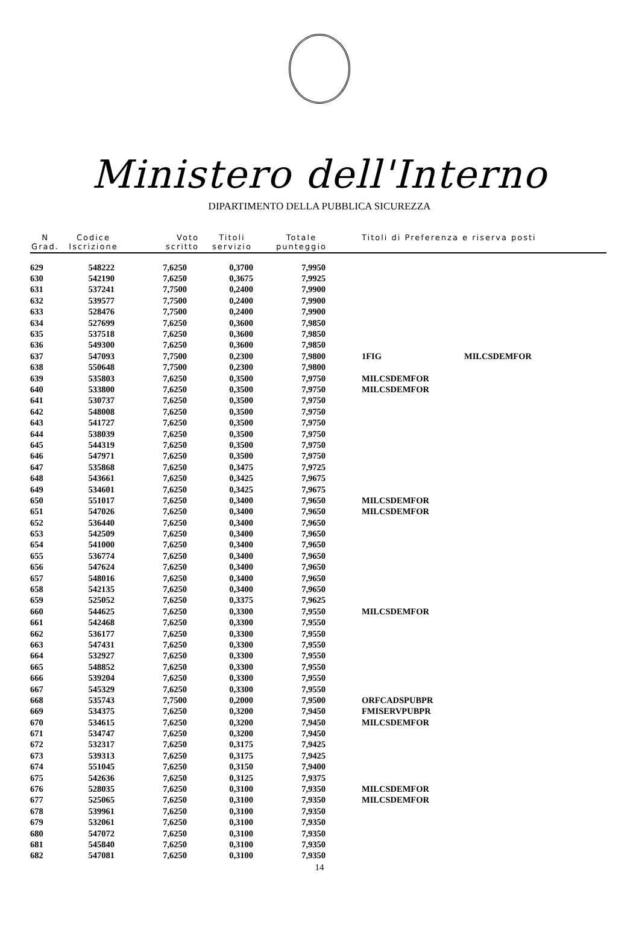Ministero dell'Interno
DIPARTIMENTO DELLA PUBBLICA SICUREZZA
| N Grad. | Codice Iscrizione | Voto scritto | Titoli servizio | Totale punteggio | Titoli di Preferenza e riserva posti | |
| --- | --- | --- | --- | --- | --- | --- |
| 629 | 548222 | 7,6250 | 0,3700 | 7,9950 | | |
| 630 | 542190 | 7,6250 | 0,3675 | 7,9925 | | |
| 631 | 537241 | 7,7500 | 0,2400 | 7,9900 | | |
| 632 | 539577 | 7,7500 | 0,2400 | 7,9900 | | |
| 633 | 528476 | 7,7500 | 0,2400 | 7,9900 | | |
| 634 | 527699 | 7,6250 | 0,3600 | 7,9850 | | |
| 635 | 537518 | 7,6250 | 0,3600 | 7,9850 | | |
| 636 | 549300 | 7,6250 | 0,3600 | 7,9850 | | |
| 637 | 547093 | 7,7500 | 0,2300 | 7,9800 | 1FIG | MILCSDEMFOR |
| 638 | 550648 | 7,7500 | 0,2300 | 7,9800 | | |
| 639 | 535803 | 7,6250 | 0,3500 | 7,9750 | MILCSDEMFOR | |
| 640 | 533800 | 7,6250 | 0,3500 | 7,9750 | MILCSDEMFOR | |
| 641 | 530737 | 7,6250 | 0,3500 | 7,9750 | | |
| 642 | 548008 | 7,6250 | 0,3500 | 7,9750 | | |
| 643 | 541727 | 7,6250 | 0,3500 | 7,9750 | | |
| 644 | 538039 | 7,6250 | 0,3500 | 7,9750 | | |
| 645 | 544319 | 7,6250 | 0,3500 | 7,9750 | | |
| 646 | 547971 | 7,6250 | 0,3500 | 7,9750 | | |
| 647 | 535868 | 7,6250 | 0,3475 | 7,9725 | | |
| 648 | 543661 | 7,6250 | 0,3425 | 7,9675 | | |
| 649 | 534601 | 7,6250 | 0,3425 | 7,9675 | | |
| 650 | 551017 | 7,6250 | 0,3400 | 7,9650 | MILCSDEMFOR | |
| 651 | 547026 | 7,6250 | 0,3400 | 7,9650 | MILCSDEMFOR | |
| 652 | 536440 | 7,6250 | 0,3400 | 7,9650 | | |
| 653 | 542509 | 7,6250 | 0,3400 | 7,9650 | | |
| 654 | 541000 | 7,6250 | 0,3400 | 7,9650 | | |
| 655 | 536774 | 7,6250 | 0,3400 | 7,9650 | | |
| 656 | 547624 | 7,6250 | 0,3400 | 7,9650 | | |
| 657 | 548016 | 7,6250 | 0,3400 | 7,9650 | | |
| 658 | 542135 | 7,6250 | 0,3400 | 7,9650 | | |
| 659 | 525052 | 7,6250 | 0,3375 | 7,9625 | | |
| 660 | 544625 | 7,6250 | 0,3300 | 7,9550 | MILCSDEMFOR | |
| 661 | 542468 | 7,6250 | 0,3300 | 7,9550 | | |
| 662 | 536177 | 7,6250 | 0,3300 | 7,9550 | | |
| 663 | 547431 | 7,6250 | 0,3300 | 7,9550 | | |
| 664 | 532927 | 7,6250 | 0,3300 | 7,9550 | | |
| 665 | 548852 | 7,6250 | 0,3300 | 7,9550 | | |
| 666 | 539204 | 7,6250 | 0,3300 | 7,9550 | | |
| 667 | 545329 | 7,6250 | 0,3300 | 7,9550 | | |
| 668 | 535743 | 7,7500 | 0,2000 | 7,9500 | ORFCADSPUBPR | |
| 669 | 534375 | 7,6250 | 0,3200 | 7,9450 | FMISERVPUBPR | |
| 670 | 534615 | 7,6250 | 0,3200 | 7,9450 | MILCSDEMFOR | |
| 671 | 534747 | 7,6250 | 0,3200 | 7,9450 | | |
| 672 | 532317 | 7,6250 | 0,3175 | 7,9425 | | |
| 673 | 539313 | 7,6250 | 0,3175 | 7,9425 | | |
| 674 | 551045 | 7,6250 | 0,3150 | 7,9400 | | |
| 675 | 542636 | 7,6250 | 0,3125 | 7,9375 | | |
| 676 | 528035 | 7,6250 | 0,3100 | 7,9350 | MILCSDEMFOR | |
| 677 | 525065 | 7,6250 | 0,3100 | 7,9350 | MILCSDEMFOR | |
| 678 | 539961 | 7,6250 | 0,3100 | 7,9350 | | |
| 679 | 532061 | 7,6250 | 0,3100 | 7,9350 | | |
| 680 | 547072 | 7,6250 | 0,3100 | 7,9350 | | |
| 681 | 545840 | 7,6250 | 0,3100 | 7,9350 | | |
| 682 | 547081 | 7,6250 | 0,3100 | 7,9350 | | |
14